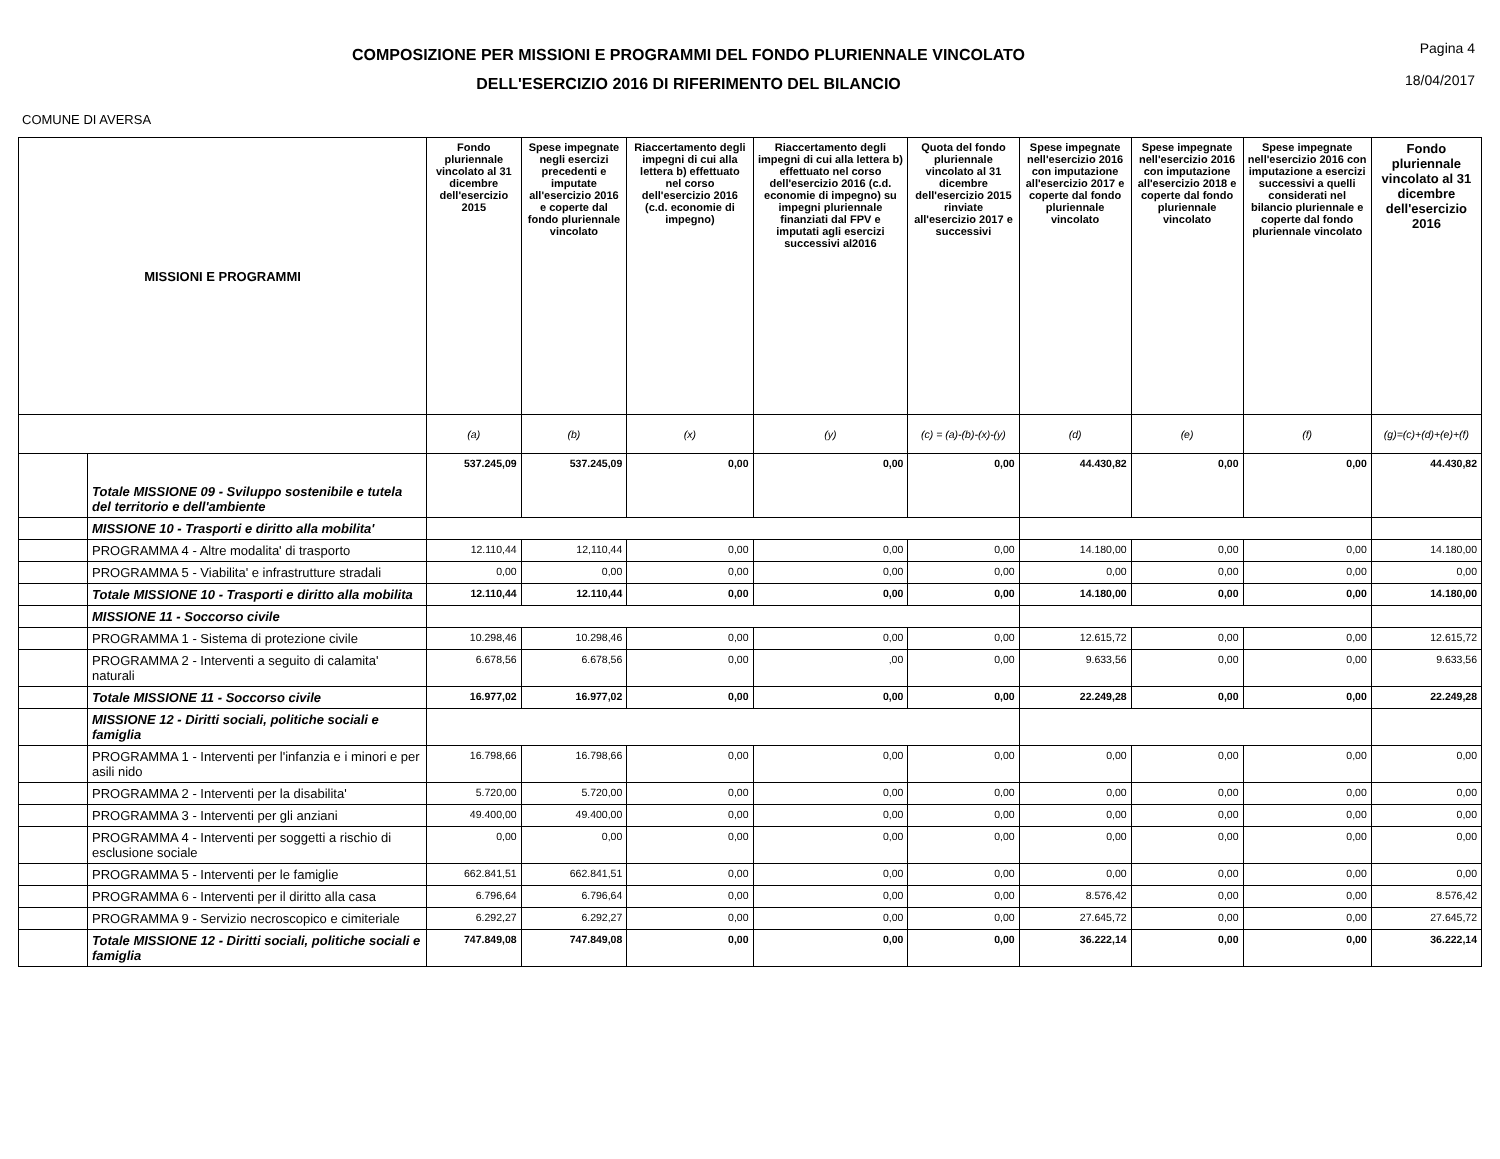COMPOSIZIONE PER MISSIONI E PROGRAMMI DEL FONDO PLURIENNALE VINCOLATO
DELL'ESERCIZIO 2016 DI RIFERIMENTO DEL BILANCIO
Pagina 4
18/04/2017
COMUNE DI AVERSA
| MISSIONI E PROGRAMMI | | Fondo pluriennale vincolato al 31 dicembre dell'esercizio 2015 | Spese impegnate negli esercizi precedenti e imputate all'esercizio 2016 e coperte dal fondo pluriennale vincolato | Riaccertamento degli impegni di cui alla lettera b) effettuato nel corso dell'esercizio 2016 (c.d. economie di impegno) | Riaccertamento degli impegni di cui alla lettera b) effettuato nel corso dell'esercizio 2016 (c.d. economie di impegno) su impegni pluriennale finanziati dal FPV e imputati agli esercizi successivi al2016 | Quota del fondo pluriennale vincolato al 31 dicembre dell'esercizio 2015 rinviate all'esercizio 2017 e successivi | Spese impegnate nell'esercizio 2016 con imputazione all'esercizio 2017 e coperte dal fondo pluriennale vincolato | Spese impegnate nell'esercizio 2016 con imputazione all'esercizio 2018 e coperte dal fondo pluriennale vincolato | Spese impegnate nell'esercizio 2016 con imputazione a esercizi successivi a quelli considerati nel bilancio pluriennale e coperte dal fondo pluriennale vincolato | Fondo pluriennale vincolato al 31 dicembre dell'esercizio 2016 |
| --- | --- | --- | --- | --- | --- | --- | --- | --- | --- | --- |
| | | (a) | (b) | (x) | (y) | (c) = (a)-(b)-(x)-(y) | (d) | (e) | (f) | (g)=(c)+(d)+(e)+(f) |
| | Totale MISSIONE 09 - Sviluppo sostenibile e tutela del territorio e dell'ambiente | 537.245,09 | 537.245,09 | 0,00 | 0,00 | 0,00 | 44.430,82 | 0,00 | 0,00 | 44.430,82 |
| | MISSIONE 10 - Trasporti e diritto alla mobilita' | | | | | | | | | |
| | PROGRAMMA 4 - Altre modalita' di trasporto | 12.110,44 | 12,110,44 | 0,00 | 0,00 | 0,00 | 14.180,00 | 0,00 | 0,00 | 14.180,00 |
| | PROGRAMMA 5 - Viabilita' e infrastrutture stradali | 0,00 | 0,00 | 0,00 | 0,00 | 0,00 | 0,00 | 0,00 | 0,00 | 0,00 |
| | Totale MISSIONE 10 - Trasporti e diritto alla mobilita | 12.110,44 | 12.110,44 | 0,00 | 0,00 | 0,00 | 14.180,00 | 0,00 | 0,00 | 14.180,00 |
| | MISSIONE 11 - Soccorso civile | | | | | | | | | |
| | PROGRAMMA 1 - Sistema di protezione civile | 10.298,46 | 10.298,46 | 0,00 | 0,00 | 0,00 | 12.615,72 | 0,00 | 0,00 | 12.615,72 |
| | PROGRAMMA 2 - Interventi a seguito di calamita' naturali | 6.678,56 | 6.678,56 | 0,00 | ,00 | 0,00 | 9.633,56 | 0,00 | 0,00 | 9.633,56 |
| | Totale MISSIONE 11 - Soccorso civile | 16.977,02 | 16.977,02 | 0,00 | 0,00 | 0,00 | 22.249,28 | 0,00 | 0,00 | 22.249,28 |
| | MISSIONE 12 - Diritti sociali, politiche sociali e famiglia | | | | | | | | | |
| | PROGRAMMA 1 - Interventi per l'infanzia e i minori e per asili nido | 16.798,66 | 16.798,66 | 0,00 | 0,00 | 0,00 | 0,00 | 0,00 | 0,00 | 0,00 |
| | PROGRAMMA 2 - Interventi per la disabilita' | 5.720,00 | 5.720,00 | 0,00 | 0,00 | 0,00 | 0,00 | 0,00 | 0,00 | 0,00 |
| | PROGRAMMA 3 - Interventi per gli anziani | 49.400,00 | 49.400,00 | 0,00 | 0,00 | 0,00 | 0,00 | 0,00 | 0,00 | 0,00 |
| | PROGRAMMA 4 - Interventi per soggetti a rischio di esclusione sociale | 0,00 | 0,00 | 0,00 | 0,00 | 0,00 | 0,00 | 0,00 | 0,00 | 0,00 |
| | PROGRAMMA 5 - Interventi per le famiglie | 662.841,51 | 662.841,51 | 0,00 | 0,00 | 0,00 | 0,00 | 0,00 | 0,00 | 0,00 |
| | PROGRAMMA 6 - Interventi per il diritto alla casa | 6.796,64 | 6.796,64 | 0,00 | 0,00 | 0,00 | 8.576,42 | 0,00 | 0,00 | 8.576,42 |
| | PROGRAMMA 9 - Servizio necroscopico e cimiteriale | 6.292,27 | 6.292,27 | 0,00 | 0,00 | 0,00 | 27.645,72 | 0,00 | 0,00 | 27.645,72 |
| | Totale MISSIONE 12 - Diritti sociali, politiche sociali e famiglia | 747.849,08 | 747.849,08 | 0,00 | 0,00 | 0,00 | 36.222,14 | 0,00 | 0,00 | 36.222,14 |